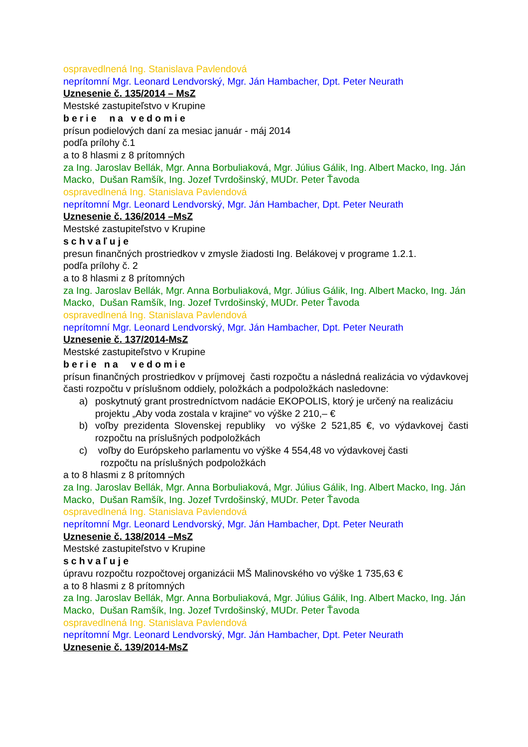ospravedlnená Ing. Stanislava Pavlendová
neprítomní Mgr. Leonard Lendvorský, Mgr. Ján Hambacher, Dpt. Peter Neurath
Uznesenie č. 135/2014 – MsZ
Mestské zastupiteľstvo v Krupine
berie na vedomie
prísun podielových daní za mesiac január - máj 2014
podľa prílohy č.1
a to 8 hlasmi z 8 prítomných
za Ing. Jaroslav Bellák, Mgr. Anna Borbuliaková, Mgr. Július Gálik, Ing. Albert Macko, Ing. Ján Macko, Dušan Ramšík, Ing. Jozef Tvrdošinský, MUDr. Peter Ťavoda
ospravedlnená Ing. Stanislava Pavlendová
neprítomní Mgr. Leonard Lendvorský, Mgr. Ján Hambacher, Dpt. Peter Neurath
Uznesenie č. 136/2014 –MsZ
Mestské zastupiteľstvo v Krupine
schvaľuje
presun finančných prostriedkov v zmysle žiadosti Ing. Belákovej v programe 1.2.1.
podľa prílohy č. 2
a to 8 hlasmi z 8 prítomných
za Ing. Jaroslav Bellák, Mgr. Anna Borbuliaková, Mgr. Július Gálik, Ing. Albert Macko, Ing. Ján Macko, Dušan Ramšík, Ing. Jozef Tvrdošinský, MUDr. Peter Ťavoda
ospravedlnená Ing. Stanislava Pavlendová
neprítomní Mgr. Leonard Lendvorský, Mgr. Ján Hambacher, Dpt. Peter Neurath
Uznesenie č. 137/2014-MsZ
Mestské zastupiteľstvo v Krupine
berie na vedomie
prísun finančných prostriedkov v príjmovej časti rozpočtu a následná realizácia vo výdavkovej časti rozpočtu v príslušnom oddiely, položkách a podpoložkách nasledovne:
a) poskytnutý grant prostredníctvom nadácie EKOPOLIS, ktorý je určený na realizáciu
projektu „Aby voda zostala v krajine“ vo výške 2 210,– €
b) voľby prezidenta Slovenskej republiky vo výške 2 521,85 €, vo výdavkovej časti rozpočtu na príslušných podpoložkách
c) voľby do Európskeho parlamentu vo výške 4 554,48 vo výdavkovej časti
rozpočtu na príslušných podpoložkách
a to 8 hlasmi z 8 prítomných
za Ing. Jaroslav Bellák, Mgr. Anna Borbuliaková, Mgr. Július Gálik, Ing. Albert Macko, Ing. Ján Macko, Dušan Ramšík, Ing. Jozef Tvrdošinský, MUDr. Peter Ťavoda
ospravedlnená Ing. Stanislava Pavlendová
neprítomní Mgr. Leonard Lendvorský, Mgr. Ján Hambacher, Dpt. Peter Neurath
Uznesenie č. 138/2014 –MsZ
Mestské zastupiteľstvo v Krupine
schvaľuje
úpravu rozpočtu rozpočtovej organizácii MŠ Malinovského vo výške 1 735,63 €
a to 8 hlasmi z 8 prítomných
za Ing. Jaroslav Bellák, Mgr. Anna Borbuliaková, Mgr. Július Gálik, Ing. Albert Macko, Ing. Ján Macko, Dušan Ramšík, Ing. Jozef Tvrdošinský, MUDr. Peter Ťavoda
ospravedlnená Ing. Stanislava Pavlendová
neprítomní Mgr. Leonard Lendvorský, Mgr. Ján Hambacher, Dpt. Peter Neurath
Uznesenie č. 139/2014-MsZ